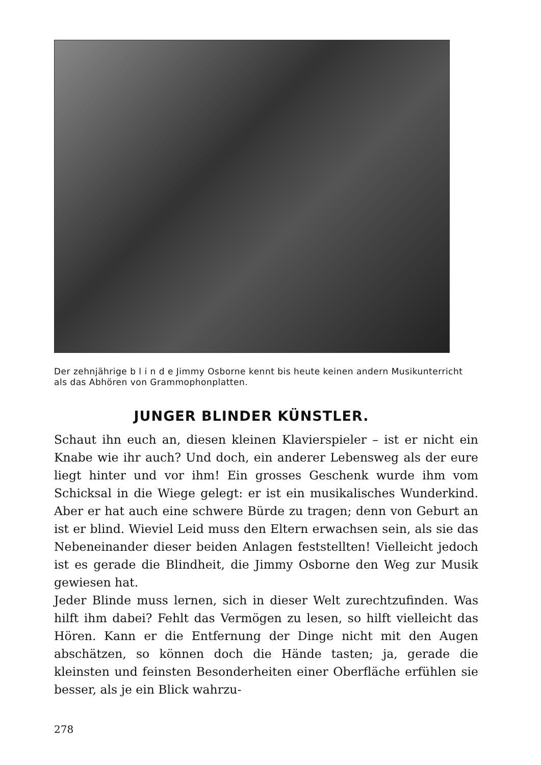Der zehnjährige b l i n d e Jimmy Osborne kennt bis heute keinen andern Musikunterricht als das Abhören von Grammophonplatten.
JUNGER BLINDER KÜNSTLER.
Schaut ihn euch an, diesen kleinen Klavierspieler – ist er nicht ein Knabe wie ihr auch? Und doch, ein anderer Lebensweg als der eure liegt hinter und vor ihm! Ein grosses Geschenk wurde ihm vom Schicksal in die Wiege gelegt: er ist ein musikalisches Wunderkind. Aber er hat auch eine schwere Bürde zu tragen; denn von Geburt an ist er blind. Wieviel Leid muss den Eltern erwachsen sein, als sie das Nebeneinander dieser beiden Anlagen feststellten! Vielleicht jedoch ist es gerade die Blindheit, die Jimmy Osborne den Weg zur Musik gewiesen hat.
Jeder Blinde muss lernen, sich in dieser Welt zurechtzufinden. Was hilft ihm dabei? Fehlt das Vermögen zu lesen, so hilft vielleicht das Hören. Kann er die Entfernung der Dinge nicht mit den Augen abschätzen, so können doch die Hände tasten; ja, gerade die kleinsten und feinsten Besonderheiten einer Oberfläche erfühlen sie besser, als je ein Blick wahrzu-
278